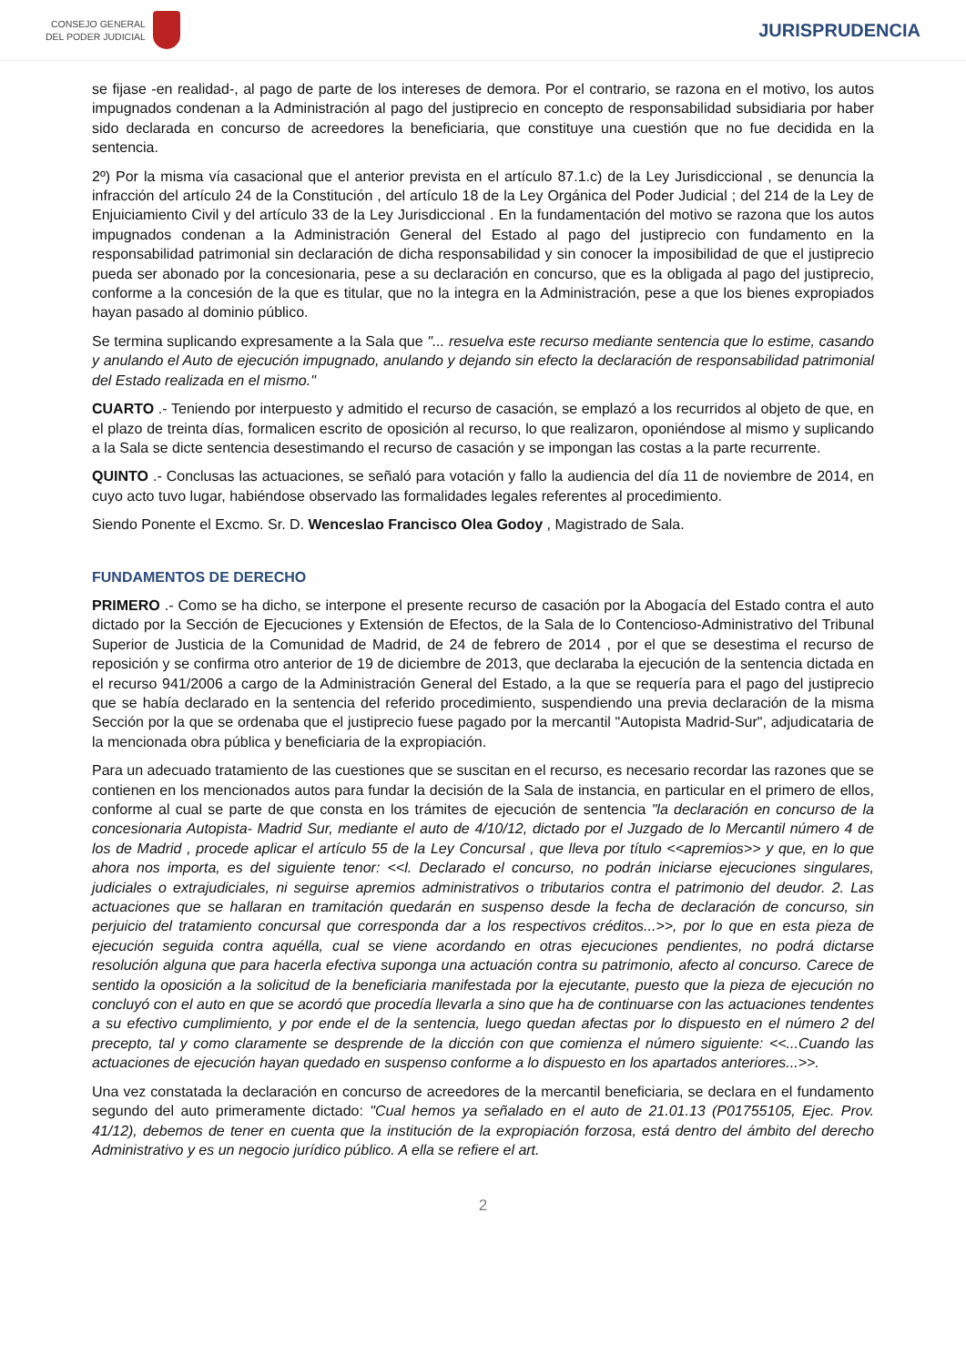CONSEJO GENERAL
DEL PODER JUDICIAL
JURISPRUDENCIA
se fijase -en realidad-, al pago de parte de los intereses de demora. Por el contrario, se razona en el motivo, los autos impugnados condenan a la Administración al pago del justiprecio en concepto de responsabilidad subsidiaria por haber sido declarada en concurso de acreedores la beneficiaria, que constituye una cuestión que no fue decidida en la sentencia.
2º) Por la misma vía casacional que el anterior prevista en el artículo 87.1.c) de la Ley Jurisdiccional , se denuncia la infracción del artículo 24 de la Constitución , del artículo 18 de la Ley Orgánica del Poder Judicial ; del 214 de la Ley de Enjuiciamiento Civil y del artículo 33 de la Ley Jurisdiccional . En la fundamentación del motivo se razona que los autos impugnados condenan a la Administración General del Estado al pago del justiprecio con fundamento en la responsabilidad patrimonial sin declaración de dicha responsabilidad y sin conocer la imposibilidad de que el justiprecio pueda ser abonado por la concesionaria, pese a su declaración en concurso, que es la obligada al pago del justiprecio, conforme a la concesión de la que es titular, que no la integra en la Administración, pese a que los bienes expropiados hayan pasado al dominio público.
Se termina suplicando expresamente a la Sala que "... resuelva este recurso mediante sentencia que lo estime, casando y anulando el Auto de ejecución impugnado, anulando y dejando sin efecto la declaración de responsabilidad patrimonial del Estado realizada en el mismo."
CUARTO .- Teniendo por interpuesto y admitido el recurso de casación, se emplazó a los recurridos al objeto de que, en el plazo de treinta días, formalicen escrito de oposición al recurso, lo que realizaron, oponiéndose al mismo y suplicando a la Sala se dicte sentencia desestimando el recurso de casación y se impongan las costas a la parte recurrente.
QUINTO .- Conclusas las actuaciones, se señaló para votación y fallo la audiencia del día 11 de noviembre de 2014, en cuyo acto tuvo lugar, habiéndose observado las formalidades legales referentes al procedimiento.
Siendo Ponente el Excmo. Sr. D. Wenceslao Francisco Olea Godoy , Magistrado de Sala.
FUNDAMENTOS DE DERECHO
PRIMERO .- Como se ha dicho, se interpone el presente recurso de casación por la Abogacía del Estado contra el auto dictado por la Sección de Ejecuciones y Extensión de Efectos, de la Sala de lo Contencioso-Administrativo del Tribunal Superior de Justicia de la Comunidad de Madrid, de 24 de febrero de 2014 , por el que se desestima el recurso de reposición y se confirma otro anterior de 19 de diciembre de 2013, que declaraba la ejecución de la sentencia dictada en el recurso 941/2006 a cargo de la Administración General del Estado, a la que se requería para el pago del justiprecio que se había declarado en la sentencia del referido procedimiento, suspendiendo una previa declaración de la misma Sección por la que se ordenaba que el justiprecio fuese pagado por la mercantil "Autopista Madrid-Sur", adjudicataria de la mencionada obra pública y beneficiaria de la expropiación.
Para un adecuado tratamiento de las cuestiones que se suscitan en el recurso, es necesario recordar las razones que se contienen en los mencionados autos para fundar la decisión de la Sala de instancia, en particular en el primero de ellos, conforme al cual se parte de que consta en los trámites de ejecución de sentencia "la declaración en concurso de la concesionaria Autopista- Madrid Sur, mediante el auto de 4/10/12, dictado por el Juzgado de lo Mercantil número 4 de los de Madrid , procede aplicar el artículo 55 de la Ley Concursal , que lleva por título <<apremios>> y que, en lo que ahora nos importa, es del siguiente tenor: <<l. Declarado el concurso, no podrán iniciarse ejecuciones singulares, judiciales o extrajudiciales, ni seguirse apremios administrativos o tributarios contra el patrimonio del deudor. 2. Las actuaciones que se hallaran en tramitación quedarán en suspenso desde la fecha de declaración de concurso, sin perjuicio del tratamiento concursal que corresponda dar a los respectivos créditos...>>, por lo que en esta pieza de ejecución seguida contra aquélla, cual se viene acordando en otras ejecuciones pendientes, no podrá dictarse resolución alguna que para hacerla efectiva suponga una actuación contra su patrimonio, afecto al concurso. Carece de sentido la oposición a la solicitud de la beneficiaria manifestada por la ejecutante, puesto que la pieza de ejecución no concluyó con el auto en que se acordó que procedía llevarla a sino que ha de continuarse con las actuaciones tendentes a su efectivo cumplimiento, y por ende el de la sentencia, luego quedan afectas por lo dispuesto en el número 2 del precepto, tal y como claramente se desprende de la dicción con que comienza el número siguiente: <<...Cuando las actuaciones de ejecución hayan quedado en suspenso conforme a lo dispuesto en los apartados anteriores...>>.
Una vez constatada la declaración en concurso de acreedores de la mercantil beneficiaria, se declara en el fundamento segundo del auto primeramente dictado: "Cual hemos ya señalado en el auto de 21.01.13 (P01755105, Ejec. Prov. 41/12), debemos de tener en cuenta que la institución de la expropiación forzosa, está dentro del ámbito del derecho Administrativo y es un negocio jurídico público. A ella se refiere el art.
2